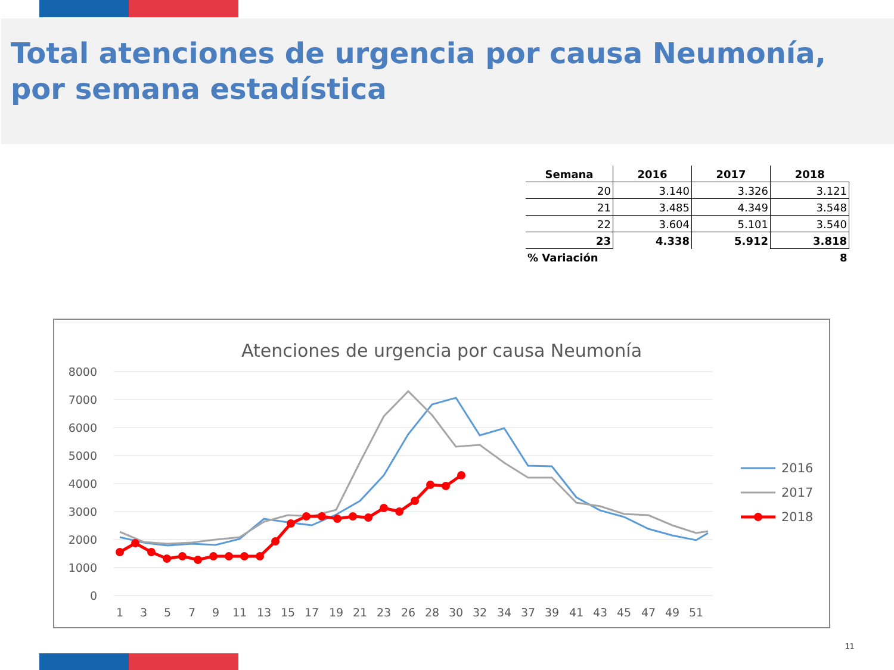Total atenciones de urgencia por causa Neumonía,
por semana estadística
| Semana | 2016 | 2017 | 2018 |
| --- | --- | --- | --- |
| 20 | 3.140 | 3.326 | 3.121 |
| 21 | 3.485 | 4.349 | 3.548 |
| 22 | 3.604 | 5.101 | 3.540 |
| 23 | 4.338 | 5.912 | 3.818 |
| % Variación | | | 8 |
Atenciones de urgencia por causa Neumonía
8000
7000
6000
5000
4000
3000
2000
1000
0
1
3
5
7
9
11
13
15
17
19
21
23
26
28
30
32
34
37
39
41
43
45
47
49
51
2016
2017
2018
11